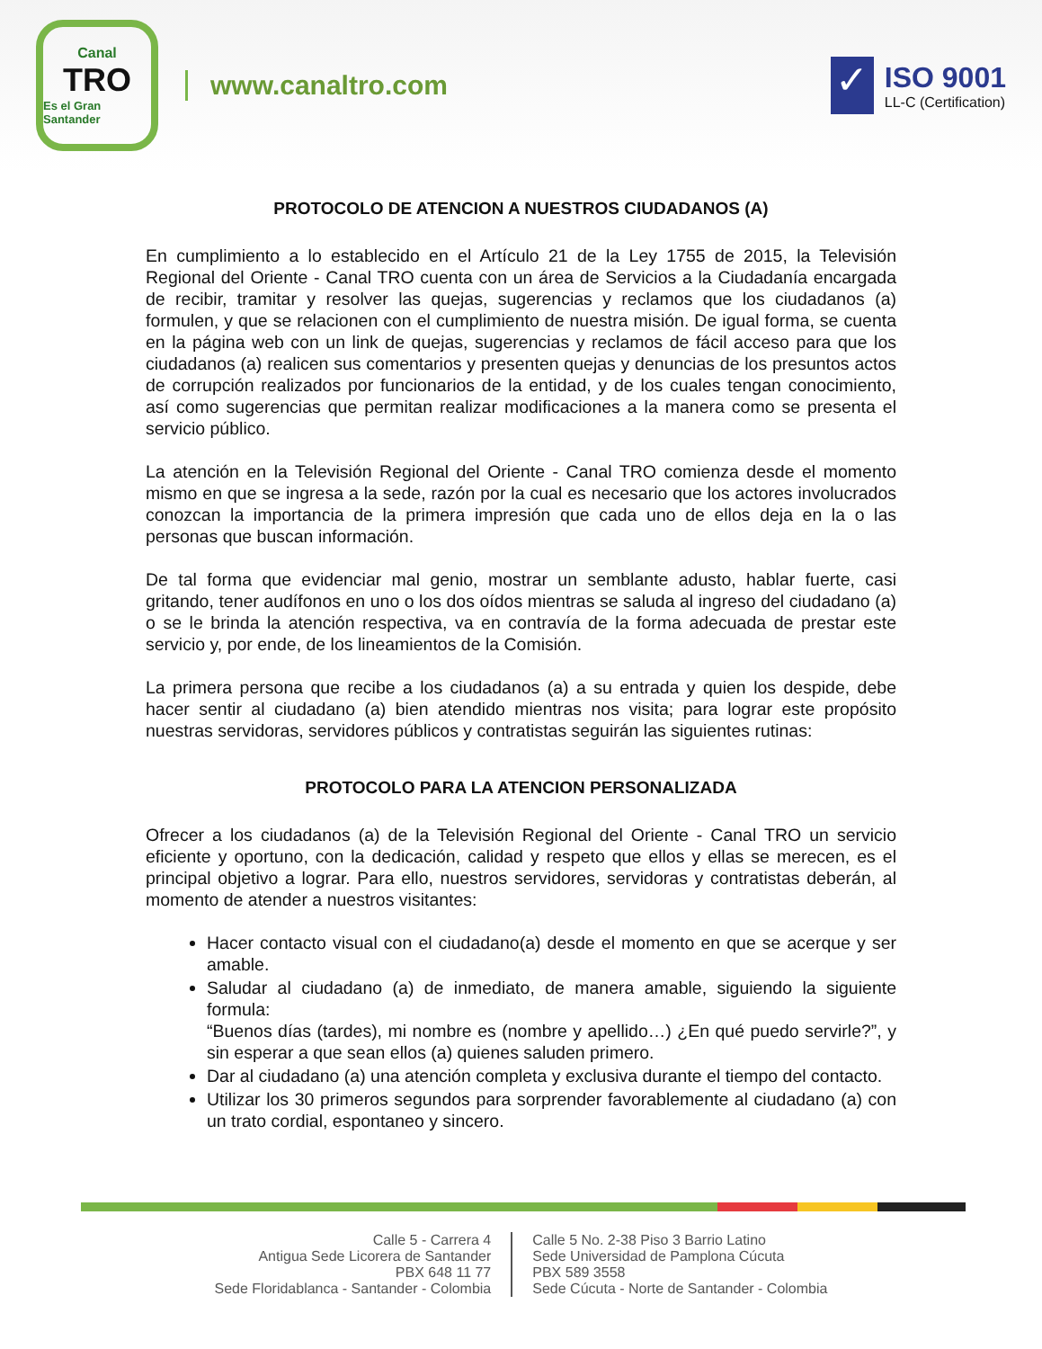Canal
TRO
Es el Gran Santander
www.canaltro.com
✓
ISO 9001
LL-C (Certification)
PROTOCOLO DE ATENCION A NUESTROS CIUDADANOS (A)
En cumplimiento a lo establecido en el Artículo 21 de la Ley 1755 de 2015, la Televisión Regional del Oriente - Canal TRO cuenta con un área de Servicios a la Ciudadanía encargada de recibir, tramitar y resolver las quejas, sugerencias y reclamos que los ciudadanos (a) formulen, y que se relacionen con el cumplimiento de nuestra misión. De igual forma, se cuenta en la página web con un link de quejas, sugerencias y reclamos de fácil acceso para que los ciudadanos (a) realicen sus comentarios y presenten quejas y denuncias de los presuntos actos de corrupción realizados por funcionarios de la entidad, y de los cuales tengan conocimiento, así como sugerencias que permitan realizar modificaciones a la manera como se presenta el servicio público.
La atención en la Televisión Regional del Oriente - Canal TRO comienza desde el momento mismo en que se ingresa a la sede, razón por la cual es necesario que los actores involucrados conozcan la importancia de la primera impresión que cada uno de ellos deja en la o las personas que buscan información.
De tal forma que evidenciar mal genio, mostrar un semblante adusto, hablar fuerte, casi gritando, tener audífonos en uno o los dos oídos mientras se saluda al ingreso del ciudadano (a) o se le brinda la atención respectiva, va en contravía de la forma adecuada de prestar este servicio y, por ende, de los lineamientos de la Comisión.
La primera persona que recibe a los ciudadanos (a) a su entrada y quien los despide, debe hacer sentir al ciudadano (a) bien atendido mientras nos visita; para lograr este propósito nuestras servidoras, servidores públicos y contratistas seguirán las siguientes rutinas:
PROTOCOLO PARA LA ATENCION PERSONALIZADA
Ofrecer a los ciudadanos (a) de la Televisión Regional del Oriente - Canal TRO un servicio eficiente y oportuno, con la dedicación, calidad y respeto que ellos y ellas se merecen, es el principal objetivo a lograr. Para ello, nuestros servidores, servidoras y contratistas deberán, al momento de atender a nuestros visitantes:
Hacer contacto visual con el ciudadano(a) desde el momento en que se acerque y ser amable.
Saludar al ciudadano (a) de inmediato, de manera amable, siguiendo la siguiente formula:
“Buenos días (tardes), mi nombre es (nombre y apellido…) ¿En qué puedo servirle?”, y sin esperar a que sean ellos (a) quienes saluden primero.
Dar al ciudadano (a) una atención completa y exclusiva durante el tiempo del contacto.
Utilizar los 30 primeros segundos para sorprender favorablemente al ciudadano (a) con un trato cordial, espontaneo y sincero.
Calle 5 - Carrera 4
Antigua Sede Licorera de Santander
PBX 648 11 77
Sede Floridablanca - Santander - Colombia
Calle 5 No. 2-38 Piso 3 Barrio Latino
Sede Universidad de Pamplona Cúcuta
PBX 589 3558
Sede Cúcuta - Norte de Santander - Colombia